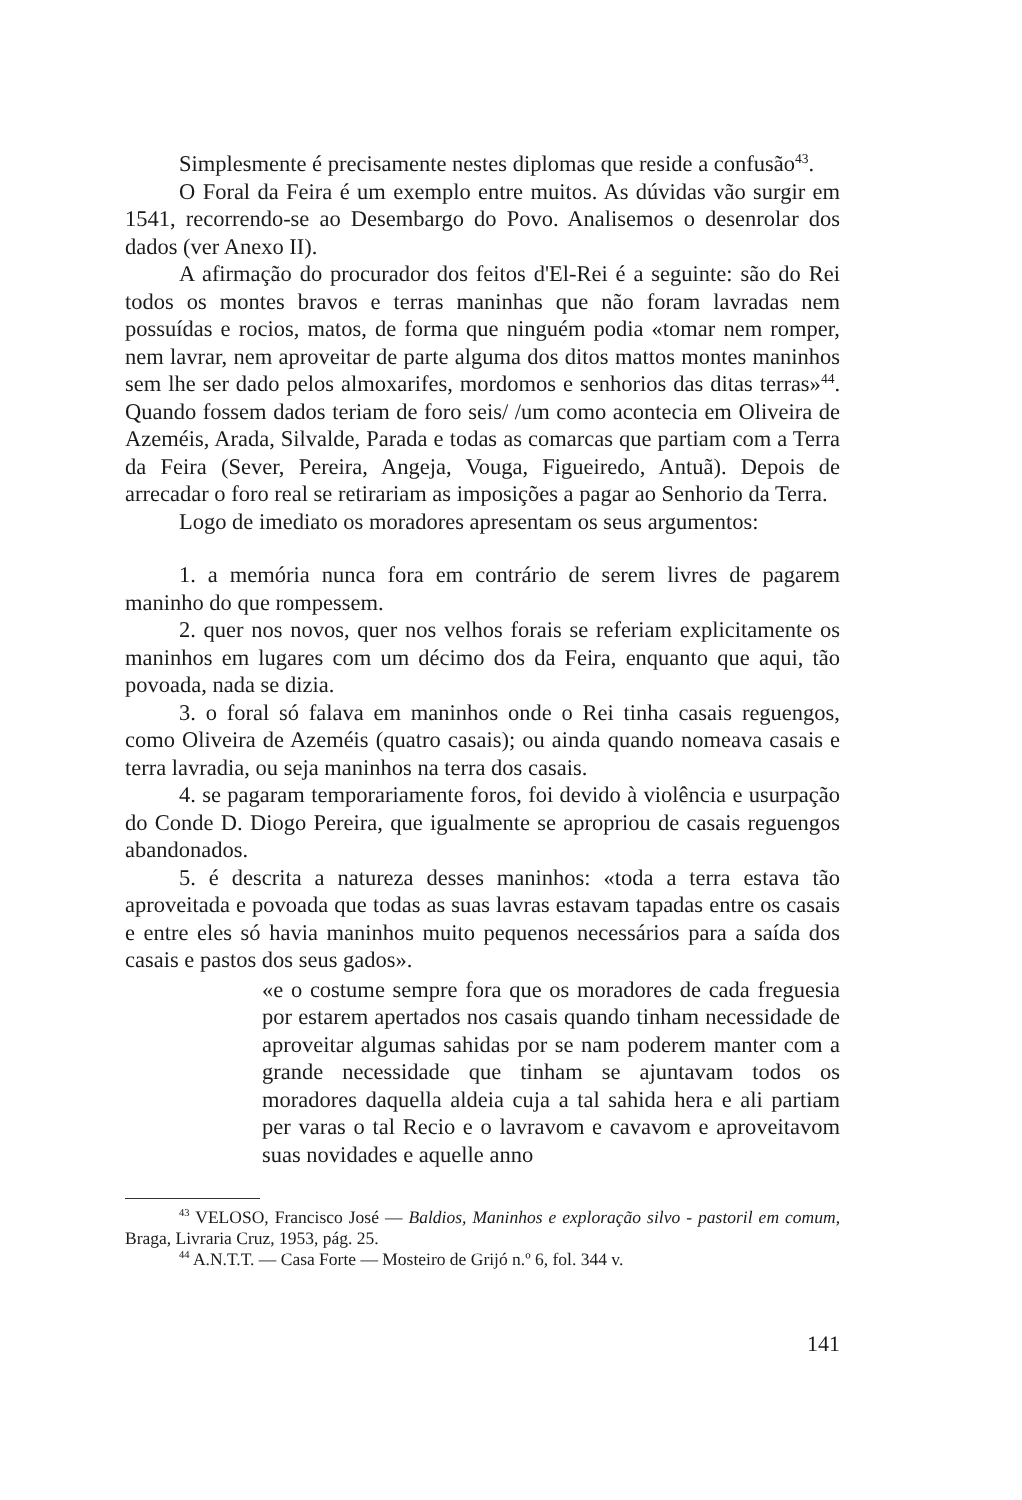Simplesmente é precisamente nestes diplomas que reside a confusão<sup>43</sup>.
O Foral da Feira é um exemplo entre muitos. As dúvidas vão surgir em 1541, recorrendo-se ao Desembargo do Povo. Analisemos o desenrolar dos dados (ver Anexo II).
A afirmação do procurador dos feitos d'El-Rei é a seguinte: são do Rei todos os montes bravos e terras maninhas que não foram lavradas nem possuídas e rocios, matos, de forma que ninguém podia «tomar nem romper, nem lavrar, nem aproveitar de parte alguma dos ditos mattos montes maninhos sem lhe ser dado pelos almoxarifes, mordomos e senhorios das ditas terras»<sup>44</sup>. Quando fossem dados teriam de foro seis/ /um como acontecia em Oliveira de Azeméis, Arada, Silvalde, Parada e todas as comarcas que partiam com a Terra da Feira (Sever, Pereira, Angeja, Vouga, Figueiredo, Antuã). Depois de arrecadar o foro real se retirariam as imposições a pagar ao Senhorio da Terra.
Logo de imediato os moradores apresentam os seus argumentos:
1. a memória nunca fora em contrário de serem livres de pagarem maninho do que rompessem.
2. quer nos novos, quer nos velhos forais se referiam explicitamente os maninhos em lugares com um décimo dos da Feira, enquanto que aqui, tão povoada, nada se dizia.
3. o foral só falava em maninhos onde o Rei tinha casais reguengos, como Oliveira de Azeméis (quatro casais); ou ainda quando nomeava casais e terra lavradia, ou seja maninhos na terra dos casais.
4. se pagaram temporariamente foros, foi devido à violência e usurpação do Conde D. Diogo Pereira, que igualmente se apropriou de casais reguengos abandonados.
5. é descrita a natureza desses maninhos: «toda a terra estava tão aproveitada e povoada que todas as suas lavras estavam tapadas entre os casais e entre eles só havia maninhos muito pequenos necessários para a saída dos casais e pastos dos seus gados».
«e o costume sempre fora que os moradores de cada freguesia por estarem apertados nos casais quando tinham necessidade de aproveitar algumas sahidas por se nam poderem manter com a grande necessidade que tinham se ajuntavam todos os moradores daquella aldeia cuja a tal sahida hera e ali partiam per varas o tal Recio e o lavravom e cavavom e aproveitavom suas novidades e aquelle anno
<sup>43</sup> VELOSO, Francisco José — Baldios, Maninhos e exploração silvo - pastoril em comum, Braga, Livraria Cruz, 1953, pág. 25.
<sup>44</sup> A.N.T.T. — Casa Forte — Mosteiro de Grijó n.º 6, fol. 344 v.
141